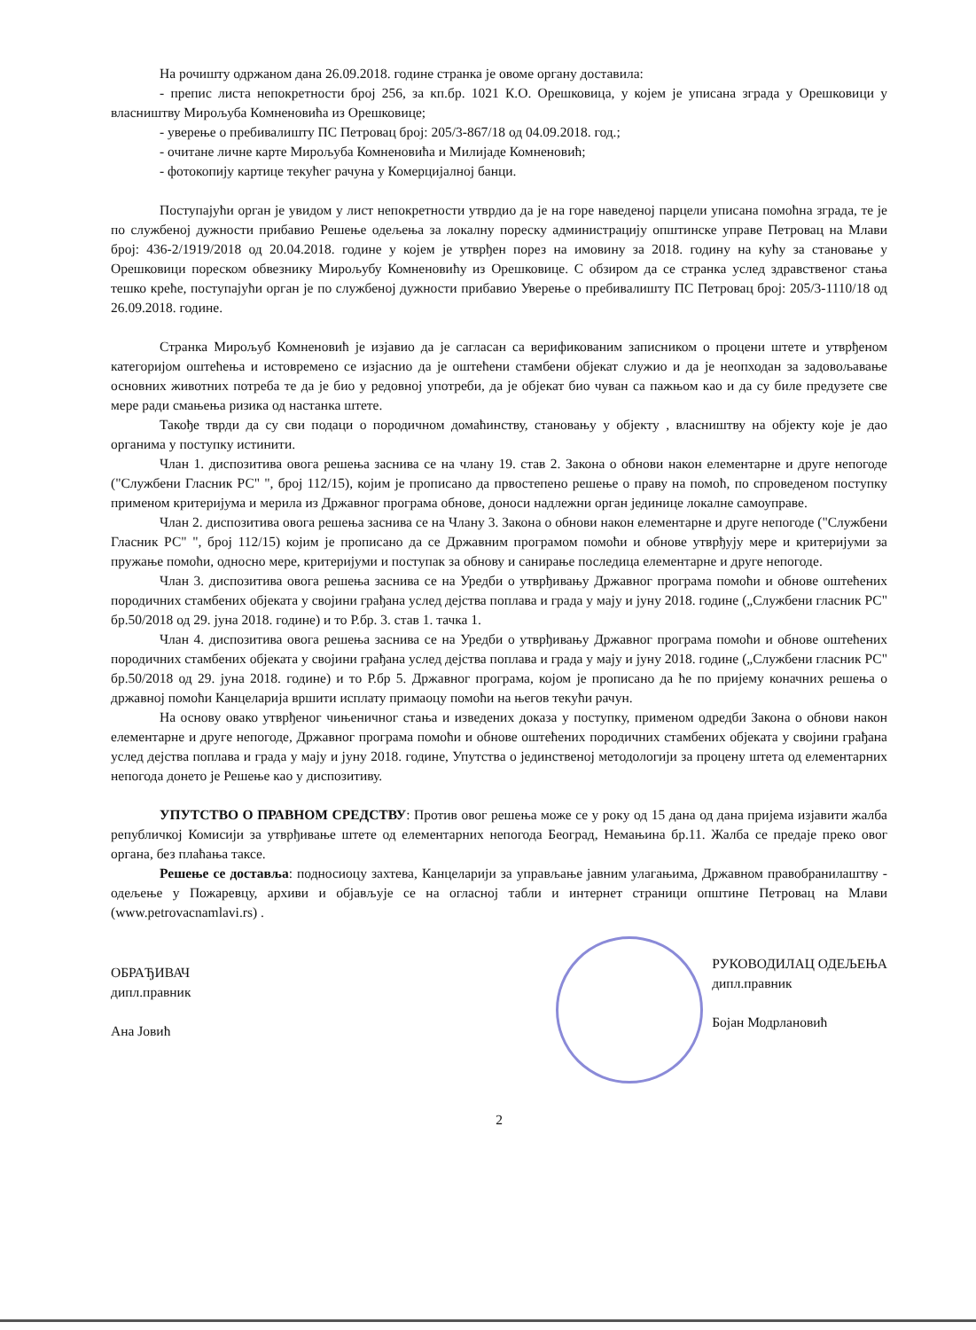На рочишту одржаном дана 26.09.2018. године странка је овоме органу доставила:
- препис листа непокретности број 256, за кп.бр. 1021 К.О. Орешковица, у којем је уписана зграда у Орешковици у власништву Мирољуба Комненовића из Орешковице;
- уверење о пребивалишту ПС Петровац број: 205/3-867/18 од 04.09.2018. год.;
- очитане личне карте Мирољуба Комненовића и Милијаде Комненовић;
- фотокопију картице текућег рачуна у Комерцијалној банци.
Поступајући орган је увидом у лист непокретности утврдио да је на горе наведеној парцели уписана помоћна зграда, те је по службеној дужности прибавио Решење одељења за локалну пореску администрацију општинске управе Петровац на Млави број: 436-2/1919/2018 од 20.04.2018. године у којем је утврђен порез на имовину за 2018. годину на кућу за становање у Орешковици пореском обвезнику Мирољубу Комненовићу из Орешковице. С обзиром да се странка услед здравственог стања тешко креће, поступајући орган је по службеној дужности прибавио Уверење о пребивалишту ПС Петровац број: 205/3-1110/18 од 26.09.2018. године.
Странка Мирољуб Комненовић је изјавио да је сагласан са верификованим записником о процени штете и утврђеном категоријом оштећења и истовремено се изјаснио да је оштећени стамбени објекат служио и да је неопходан за задовољавање основних животних потреба те да је био у редовној употреби, да је објекат био чуван са пажњом као и да су биле предузете све мере ради смањења ризика од настанка штете.
Такође тврди да су сви подаци о породичном домаћинству, становању у објекту , власништву на објекту које је дао органима у поступку истинити.
Члан 1. диспозитива овога решења заснива се на члану 19. став 2. Закона о обнови након елементарне и друге непогоде ("Службени Гласник РС" ", број 112/15), којим је прописано да првостепено решење о праву на помоћ, по спроведеном поступку применом критеријума и мерила из Државног програма обнове, доноси надлежни орган јединице локалне самоуправе.
Члан 2. диспозитива овога решења заснива се на Члану 3. Закона о обнови након елементарне и друге непогоде ("Службени Гласник РС" ", број 112/15) којим је прописано да се Државним програмом помоћи и обнове утврђују мере и критеријуми за пружање помоћи, односно мере, критеријуми и поступак за обнову и санирање последица елементарне и друге непогоде.
Члан 3. диспозитива овога решења заснива се на Уредби о утврђивању Државног програма помоћи и обнове оштећених породичних стамбених објеката у својини грађана услед дејства поплава и града у мају и јуну 2018. године („Службени гласник РС" бр.50/2018 од 29. јуна 2018. године) и то Р.бр. 3. став 1. тачка 1.
Члан 4. диспозитива овога решења заснива се на Уредби о утврђивању Државног програма помоћи и обнове оштећених породичних стамбених објеката у својини грађана услед дејства поплава и града у мају и јуну 2018. године („Службени гласник РС" бр.50/2018 од 29. јуна 2018. године) и то Р.бр 5. Државног програма, којом је прописано да ће по пријему коначних решења о државној помоћи Канцеларија вршити исплату примаоцу помоћи на његов текући рачун.
На основу овако утврђеног чињеничног стања и изведених доказа у поступку, применом одредби Закона о обнови након елементарне и друге непогоде, Државног програма помоћи и обнове оштећених породичних стамбених објеката у својини грађана услед дејства поплава и града у мају и јуну 2018. године, Упутства о јединственој методологији за процену штета од елементарних непогода донето је Решење као у диспозитиву.
УПУТСТВО О ПРАВНОМ СРЕДСТВУ: Против овог решења може се у року од 15 дана од дана пријема изјавити жалба републичкој Комисији за утврђивање штете од елементарних непогода Београд, Немањина бр.11. Жалба се предаје преко овог органа, без плаћања таксе.
Решење се доставља: подносиоцу захтева, Канцеларији за управљање јавним улагањима, Државном правобранилаштву - одељење у Пожаревцу, архиви и објављује се на огласној табли и интернет страници општине Петровац на Млави (www.petrovacnamlavi.rs) .
ОБРАЂИВАЧ
дипл.правник
Ана Јовић
РУКОВОДИЛАЦ ОДЕЉЕЊА
дипл.правник
Бојан Модрлановић
2